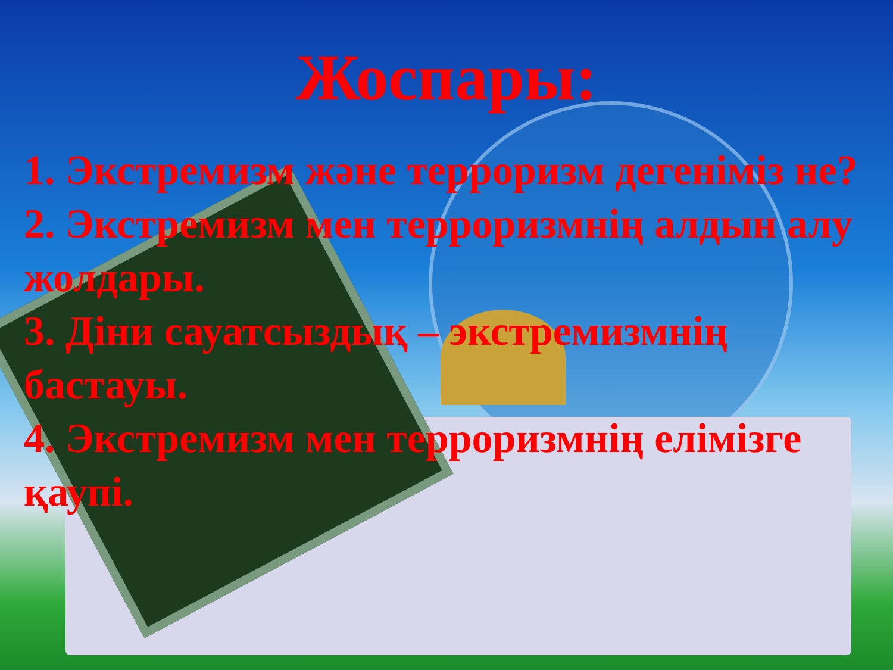Жоспары:
1. Экстремизм және терроризм дегеніміз не?
2. Экстремизм мен терроризмнің алдын алу жолдары.
3. Діни сауатсыздық – экстремизмнің бастауы.
4. Экстремизм мен терроризмнің елімізге қаупі.